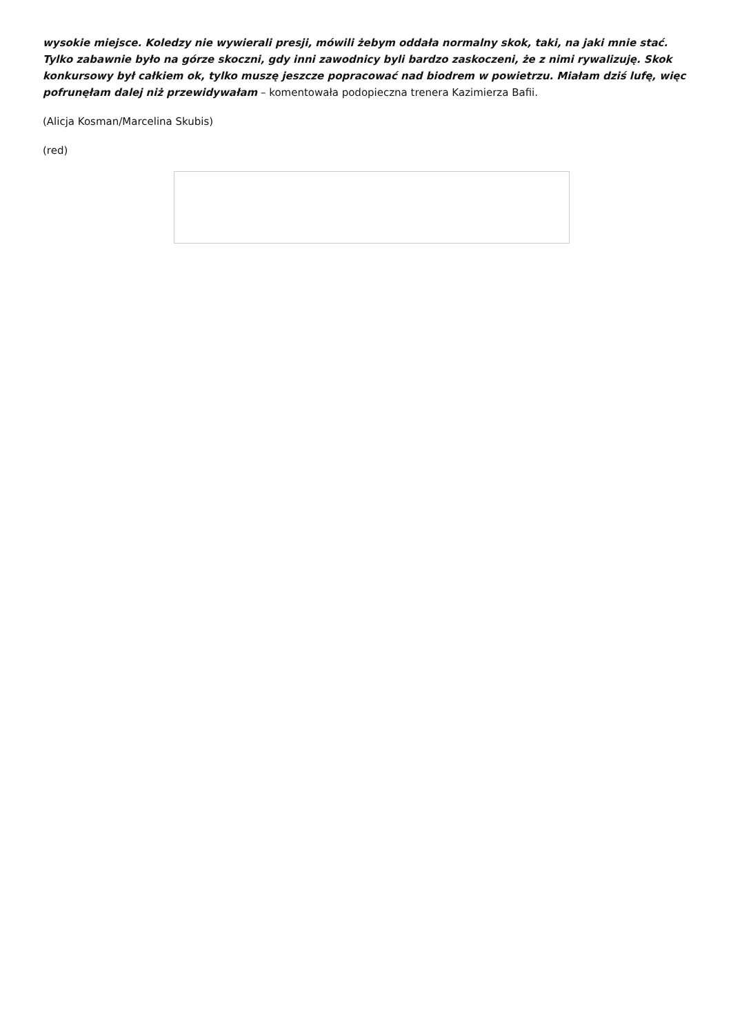wysokie miejsce. Koledzy nie wywierali presji, mówili żebym oddała normalny skok, taki, na jaki mnie stać. Tylko zabawnie było na górze skoczni, gdy inni zawodnicy byli bardzo zaskoczeni, że z nimi rywalizuję. Skok konkursowy był całkiem ok, tylko muszę jeszcze popracować nad biodrem w powietrzu. Miałam dziś lufę, więc pofrunęłam dalej niż przewidywałam – komentowała podopieczna trenera Kazimierza Bafii.
(Alicja Kosman/Marcelina Skubis)
(red)